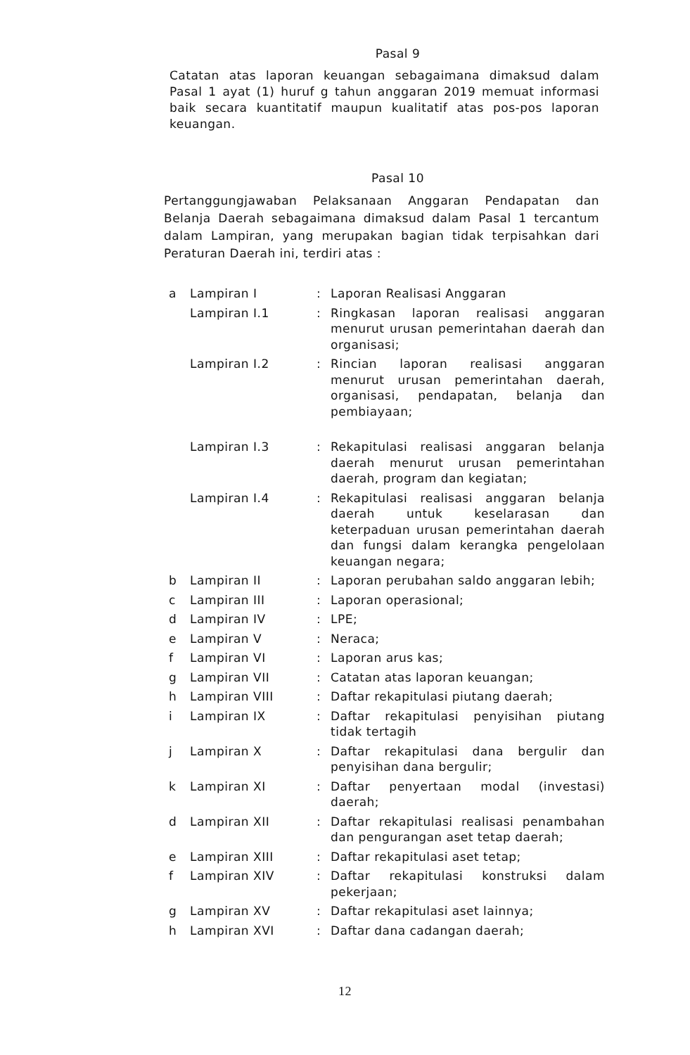Pasal 9
Catatan atas laporan keuangan sebagaimana dimaksud dalam Pasal 1 ayat (1) huruf g tahun anggaran 2019 memuat informasi baik secara kuantitatif maupun kualitatif atas pos-pos laporan keuangan.
Pasal 10
Pertanggungjawaban Pelaksanaan Anggaran Pendapatan dan Belanja Daerah sebagaimana dimaksud dalam Pasal 1 tercantum dalam Lampiran, yang merupakan bagian tidak terpisahkan dari Peraturan Daerah ini, terdiri atas :
| a | Lampiran I | : | Laporan Realisasi Anggaran |
| | Lampiran I.1 | : | Ringkasan laporan realisasi anggaran menurut urusan pemerintahan daerah dan organisasi; |
| | Lampiran I.2 | : | Rincian laporan realisasi anggaran menurut urusan pemerintahan daerah, organisasi, pendapatan, belanja dan pembiayaan; |
| | Lampiran I.3 | : | Rekapitulasi realisasi anggaran belanja daerah menurut urusan pemerintahan daerah, program dan kegiatan; |
| | Lampiran I.4 | : | Rekapitulasi realisasi anggaran belanja daerah untuk keselarasan dan keterpaduan urusan pemerintahan daerah dan fungsi dalam kerangka pengelolaan keuangan negara; |
| b | Lampiran II | : | Laporan perubahan saldo anggaran lebih; |
| c | Lampiran III | : | Laporan operasional; |
| d | Lampiran IV | : | LPE; |
| e | Lampiran V | : | Neraca; |
| f | Lampiran VI | : | Laporan arus kas; |
| g | Lampiran VII | : | Catatan atas laporan keuangan; |
| h | Lampiran VIII | : | Daftar rekapitulasi piutang daerah; |
| i | Lampiran IX | : | Daftar rekapitulasi penyisihan piutang tidak tertagih |
| j | Lampiran X | : | Daftar rekapitulasi dana bergulir dan penyisihan dana bergulir; |
| k | Lampiran XI | : | Daftar penyertaan modal (investasi) daerah; |
| d | Lampiran XII | : | Daftar rekapitulasi realisasi penambahan dan pengurangan aset tetap daerah; |
| e | Lampiran XIII | : | Daftar rekapitulasi aset tetap; |
| f | Lampiran XIV | : | Daftar rekapitulasi konstruksi dalam pekerjaan; |
| g | Lampiran XV | : | Daftar rekapitulasi aset lainnya; |
| h | Lampiran XVI | : | Daftar dana cadangan daerah; |
12